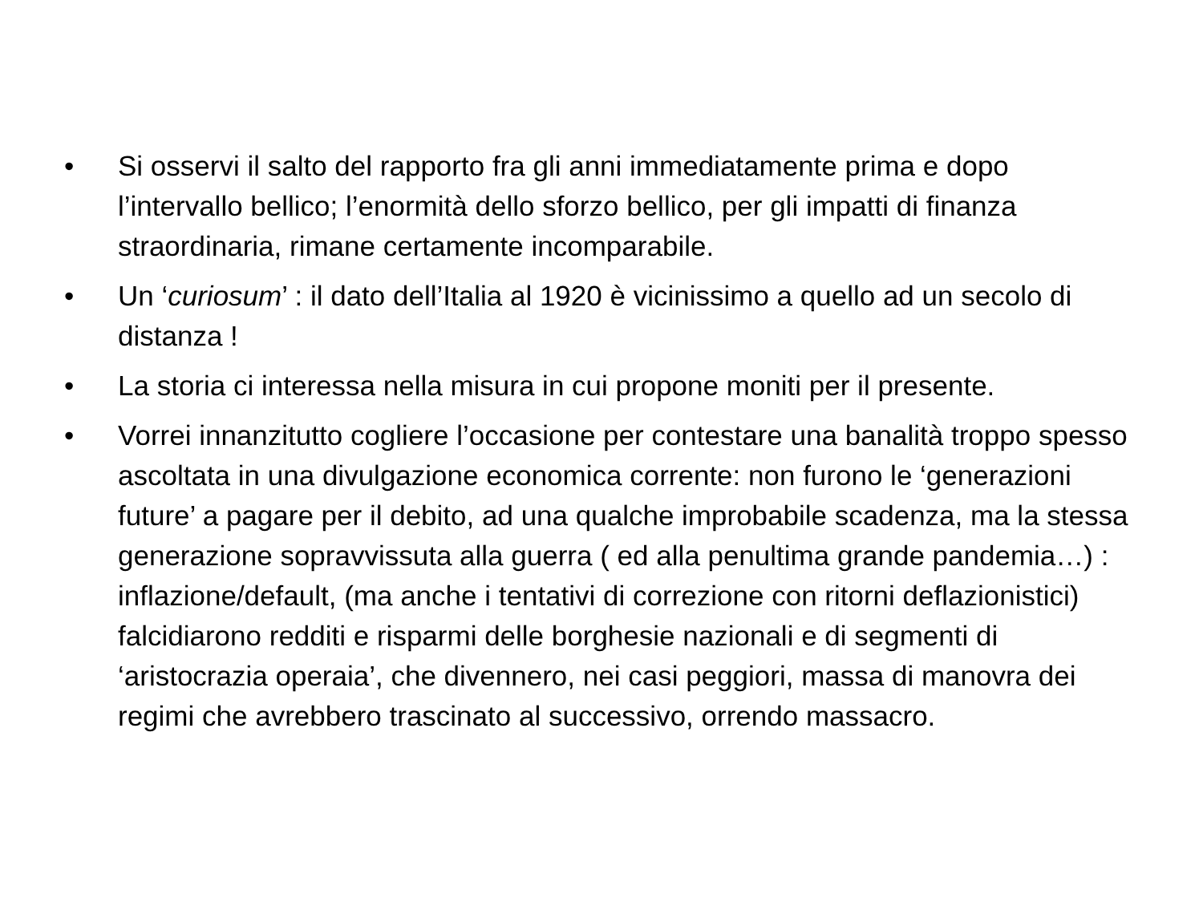• Si osservi il salto del rapporto fra gli anni immediatamente prima e dopo l’intervallo bellico; l’enormità dello sforzo bellico, per gli impatti di finanza straordinaria, rimane certamente incomparabile.
• Un ‘curiosum’ : il dato dell’Italia al 1920 è vicinissimo a quello ad un secolo di distanza !
• La storia ci interessa nella misura in cui propone moniti per il presente.
• Vorrei innanzitutto cogliere l’occasione per contestare una banalità troppo spesso ascoltata in una divulgazione economica corrente: non furono le ‘generazioni future’ a pagare per il debito, ad una qualche improbabile scadenza, ma la stessa generazione sopravvissuta alla guerra ( ed alla penultima grande pandemia…) : inflazione/default, (ma anche i tentativi di correzione con ritorni deflazionistici) falcidiarono redditi e risparmi delle borghesie nazionali e di segmenti di ‘aristocrazia operaia’, che divennero, nei casi peggiori, massa di manovra dei regimi che avrebbero trascinato al successivo, orrendo massacro.